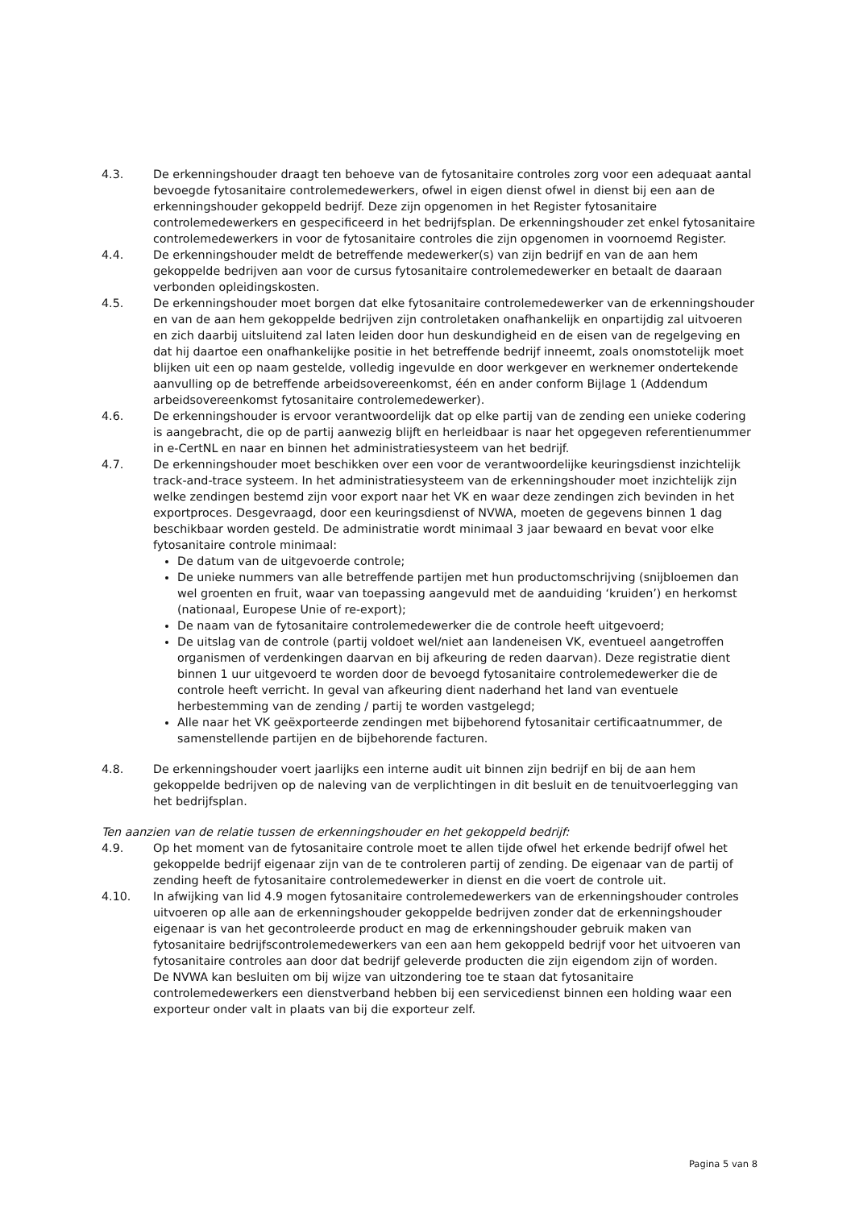4.3. De erkenningshouder draagt ten behoeve van de fytosanitaire controles zorg voor een adequaat aantal bevoegde fytosanitaire controlemedewerkers, ofwel in eigen dienst ofwel in dienst bij een aan de erkenningshouder gekoppeld bedrijf. Deze zijn opgenomen in het Register fytosanitaire controlemedewerkers en gespecificeerd in het bedrijfsplan. De erkenningshouder zet enkel fytosanitaire controlemedewerkers in voor de fytosanitaire controles die zijn opgenomen in voornoemd Register.
4.4. De erkenningshouder meldt de betreffende medewerker(s) van zijn bedrijf en van de aan hem gekoppelde bedrijven aan voor de cursus fytosanitaire controlemedewerker en betaalt de daaraan verbonden opleidingskosten.
4.5. De erkenningshouder moet borgen dat elke fytosanitaire controlemedewerker van de erkenningshouder en van de aan hem gekoppelde bedrijven zijn controletaken onafhankelijk en onpartijdig zal uitvoeren en zich daarbij uitsluitend zal laten leiden door hun deskundigheid en de eisen van de regelgeving en dat hij daartoe een onafhankelijke positie in het betreffende bedrijf inneemt, zoals onomstotelijk moet blijken uit een op naam gestelde, volledig ingevulde en door werkgever en werknemer ondertekende aanvulling op de betreffende arbeidsovereenkomst, één en ander conform Bijlage 1 (Addendum arbeidsovereenkomst fytosanitaire controlemedewerker).
4.6. De erkenningshouder is ervoor verantwoordelijk dat op elke partij van de zending een unieke codering is aangebracht, die op de partij aanwezig blijft en herleidbaar is naar het opgegeven referentienummer in e-CertNL en naar en binnen het administratiesysteem van het bedrijf.
4.7. De erkenningshouder moet beschikken over een voor de verantwoordelijke keuringsdienst inzichtelijk track-and-trace systeem. In het administratiesysteem van de erkenningshouder moet inzichtelijk zijn welke zendingen bestemd zijn voor export naar het VK en waar deze zendingen zich bevinden in het exportproces. Desgevraagd, door een keuringsdienst of NVWA, moeten de gegevens binnen 1 dag beschikbaar worden gesteld. De administratie wordt minimaal 3 jaar bewaard en bevat voor elke fytosanitaire controle minimaal:
De datum van de uitgevoerde controle;
De unieke nummers van alle betreffende partijen met hun productomschrijving (snijbloemen dan wel groenten en fruit, waar van toepassing aangevuld met de aanduiding ‘kruiden’) en herkomst (nationaal, Europese Unie of re-export);
De naam van de fytosanitaire controlemedewerker die de controle heeft uitgevoerd;
De uitslag van de controle (partij voldoet wel/niet aan landeneisen VK, eventueel aangetroffen organismen of verdenkingen daarvan en bij afkeuring de reden daarvan). Deze registratie dient binnen 1 uur uitgevoerd te worden door de bevoegd fytosanitaire controlemedewerker die de controle heeft verricht. In geval van afkeuring dient naderhand het land van eventuele herbestemming van de zending / partij te worden vastgelegd;
Alle naar het VK geëxporteerde zendingen met bijbehorend fytosanitair certificaatnummer, de samenstellende partijen en de bijbehorende facturen.
4.8. De erkenningshouder voert jaarlijks een interne audit uit binnen zijn bedrijf en bij de aan hem gekoppelde bedrijven op de naleving van de verplichtingen in dit besluit en de tenuitvoerlegging van het bedrijfsplan.
Ten aanzien van de relatie tussen de erkenningshouder en het gekoppeld bedrijf:
4.9. Op het moment van de fytosanitaire controle moet te allen tijde ofwel het erkende bedrijf ofwel het gekoppelde bedrijf eigenaar zijn van de te controleren partij of zending. De eigenaar van de partij of zending heeft de fytosanitaire controlemedewerker in dienst en die voert de controle uit.
4.10. In afwijking van lid 4.9 mogen fytosanitaire controlemedewerkers van de erkenningshouder controles uitvoeren op alle aan de erkenningshouder gekoppelde bedrijven zonder dat de erkenningshouder eigenaar is van het gecontroleerde product en mag de erkenningshouder gebruik maken van fytosanitaire bedrijfscontrolemedewerkers van een aan hem gekoppeld bedrijf voor het uitvoeren van fytosanitaire controles aan door dat bedrijf geleverde producten die zijn eigendom zijn of worden.
De NVWA kan besluiten om bij wijze van uitzondering toe te staan dat fytosanitaire controlemedewerkers een dienstverband hebben bij een servicedienst binnen een holding waar een exporteur onder valt in plaats van bij die exporteur zelf.
Pagina 5 van 8